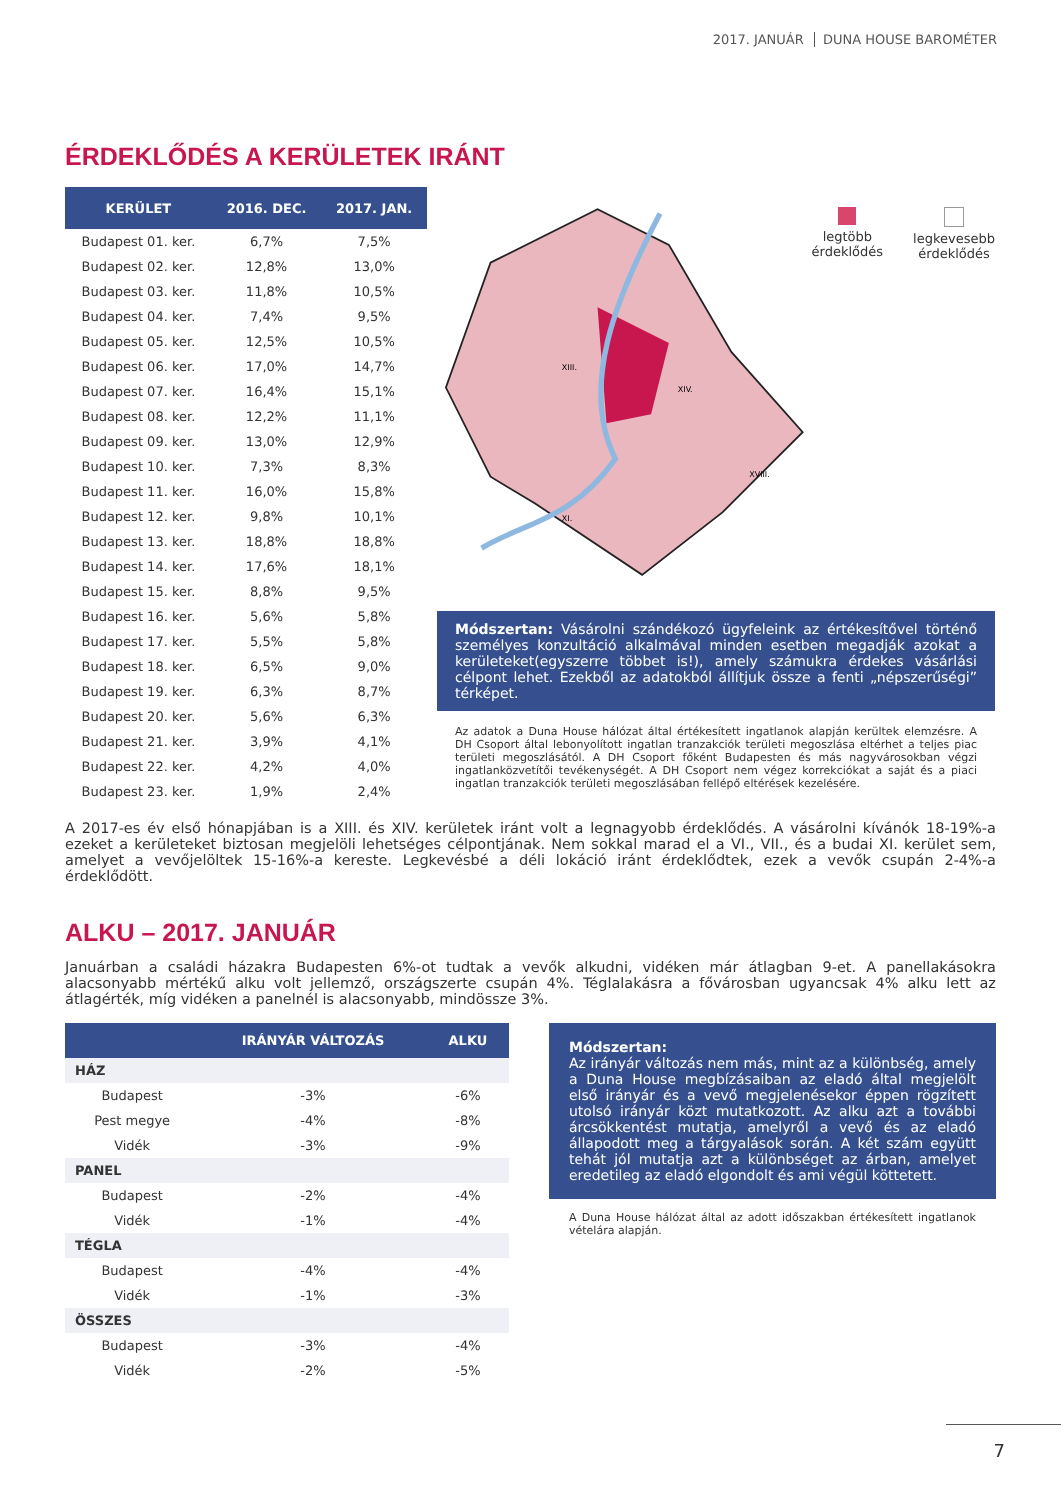2017. JANUÁR DUNA HOUSE BAROMÉTER
ÉRDEKLŐDÉS A KERÜLETEK IRÁNT
| KERÜLET | 2016. DEC. | 2017. JAN. |
| --- | --- | --- |
| Budapest 01. ker. | 6,7% | 7,5% |
| Budapest 02. ker. | 12,8% | 13,0% |
| Budapest 03. ker. | 11,8% | 10,5% |
| Budapest 04. ker. | 7,4% | 9,5% |
| Budapest 05. ker. | 12,5% | 10,5% |
| Budapest 06. ker. | 17,0% | 14,7% |
| Budapest 07. ker. | 16,4% | 15,1% |
| Budapest 08. ker. | 12,2% | 11,1% |
| Budapest 09. ker. | 13,0% | 12,9% |
| Budapest 10. ker. | 7,3% | 8,3% |
| Budapest 11. ker. | 16,0% | 15,8% |
| Budapest 12. ker. | 9,8% | 10,1% |
| Budapest 13. ker. | 18,8% | 18,8% |
| Budapest 14. ker. | 17,6% | 18,1% |
| Budapest 15. ker. | 8,8% | 9,5% |
| Budapest 16. ker. | 5,6% | 5,8% |
| Budapest 17. ker. | 5,5% | 5,8% |
| Budapest 18. ker. | 6,5% | 9,0% |
| Budapest 19. ker. | 6,3% | 8,7% |
| Budapest 20. ker. | 5,6% | 6,3% |
| Budapest 21. ker. | 3,9% | 4,1% |
| Budapest 22. ker. | 4,2% | 4,0% |
| Budapest 23. ker. | 1,9% | 2,4% |
XIII.
XIV.
XI.
XVIII.
legtöbb
érdeklődés
legkevesebb
érdeklődés
Módszertan: Vásárolni szándékozó ügyfeleink az értékesítővel történő személyes konzultáció alkalmával minden esetben megadják azokat a kerületeket(egyszerre többet is!), amely számukra érdekes vásárlási célpont lehet. Ezekből az adatokból állítjuk össze a fenti „népszerűségi” térképet.
Az adatok a Duna House hálózat által értékesített ingatlanok alapján kerültek elemzésre. A DH Csoport által lebonyolított ingatlan tranzakciók területi megoszlása eltérhet a teljes piac területi megoszlásától. A DH Csoport főként Budapesten és más nagyvárosokban végzi ingatlanközvetítői tevékenységét. A DH Csoport nem végez korrekciókat a saját és a piaci ingatlan tranzakciók területi megoszlásában fellépő eltérések kezelésére.
A 2017-es év első hónapjában is a XIII. és XIV. kerületek iránt volt a legnagyobb érdeklődés. A vásárolni kívánók 18-19%-a ezeket a kerületeket biztosan megjelöli lehetséges célpontjának. Nem sokkal marad el a VI., VII., és a budai XI. kerület sem, amelyet a vevőjelöltek 15-16%-a kereste. Legkevésbé a déli lokáció iránt érdeklődtek, ezek a vevők csupán 2-4%-a érdeklődött.
ALKU – 2017. JANUÁR
Januárban a családi házakra Budapesten 6%-ot tudtak a vevők alkudni, vidéken már átlagban 9-et. A panellakásokra alacsonyabb mértékű alku volt jellemző, országszerte csupán 4%. Téglalakásra a fővárosban ugyancsak 4% alku lett az átlagérték, míg vidéken a panelnél is alacsonyabb, mindössze 3%.
| | IRÁNYÁR VÁLTOZÁS | ALKU |
| --- | --- | --- |
| HÁZ | | |
| Budapest | -3% | -6% |
| Pest megye | -4% | -8% |
| Vidék | -3% | -9% |
| PANEL | | |
| Budapest | -2% | -4% |
| Vidék | -1% | -4% |
| TÉGLA | | |
| Budapest | -4% | -4% |
| Vidék | -1% | -3% |
| ÖSSZES | | |
| Budapest | -3% | -4% |
| Vidék | -2% | -5% |
Módszertan:
Az irányár változás nem más, mint az a különbség, amely a Duna House megbízásaiban az eladó által megjelölt első irányár és a vevő megjelenésekor éppen rögzített utolsó irányár közt mutatkozott. Az alku azt a további árcsökkentést mutatja, amelyről a vevő és az eladó állapodott meg a tárgyalások során. A két szám együtt tehát jól mutatja azt a különbséget az árban, amelyet eredetileg az eladó elgondolt és ami végül köttetett.
A Duna House hálózat által az adott időszakban értékesített ingatlanok vételára alapján.
7